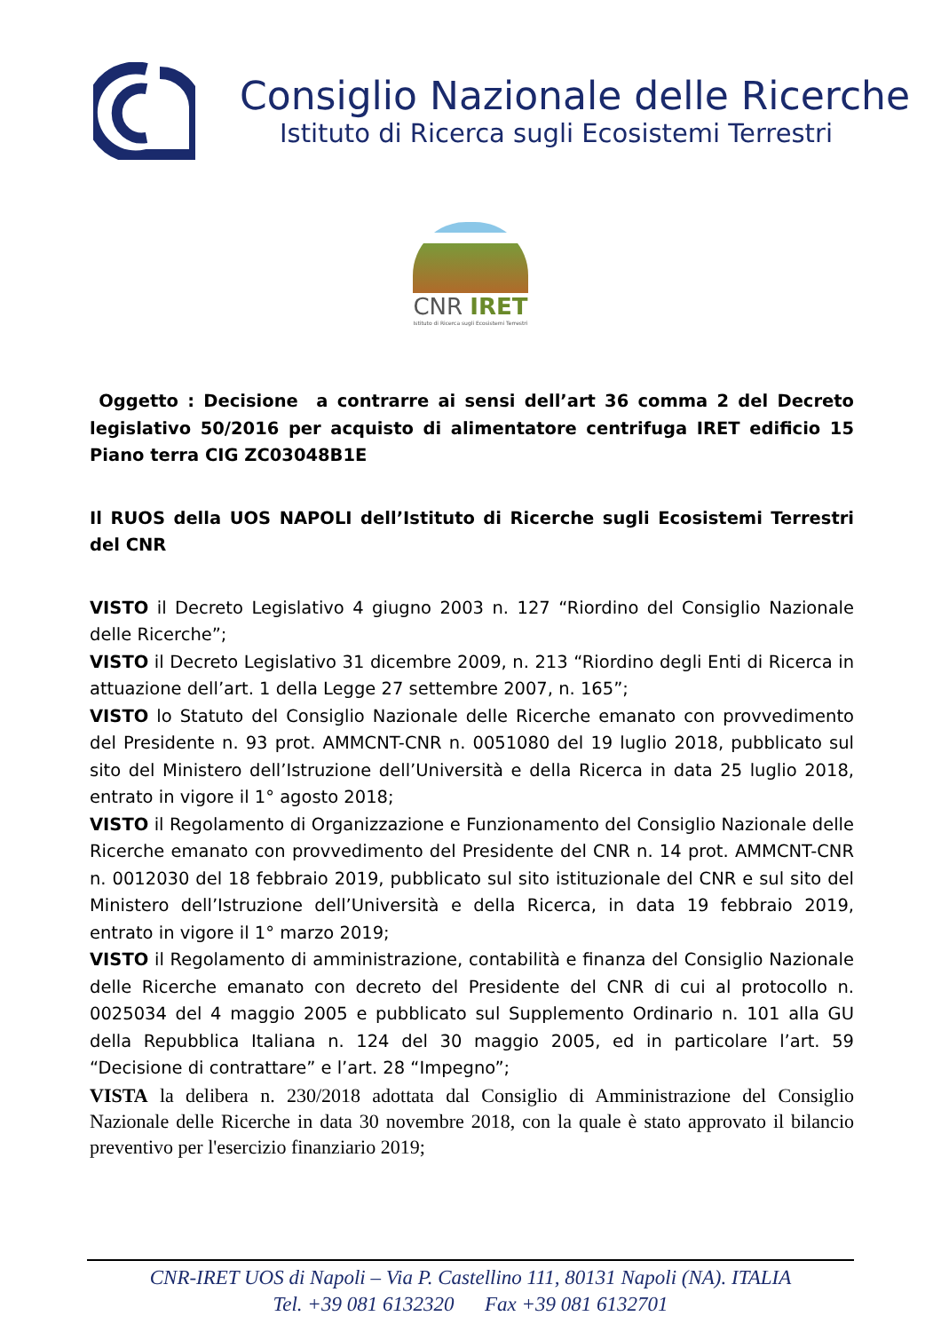Consiglio Nazionale delle Ricerche
Istituto di Ricerca sugli Ecosistemi Terrestri
CNR IRET
Istituto di Ricerca sugli Ecosistemi Terrestri
Oggetto : Decisione a contrarre ai sensi dell’art 36 comma 2 del Decreto legislativo 50/2016 per acquisto di alimentatore centrifuga IRET edificio 15 Piano terra CIG ZC03048B1E
Il RUOS della UOS NAPOLI dell’Istituto di Ricerche sugli Ecosistemi Terrestri del CNR
VISTO il Decreto Legislativo 4 giugno 2003 n. 127 “Riordino del Consiglio Nazionale delle Ricerche”;
VISTO il Decreto Legislativo 31 dicembre 2009, n. 213 “Riordino degli Enti di Ricerca in attuazione dell’art. 1 della Legge 27 settembre 2007, n. 165”;
VISTO lo Statuto del Consiglio Nazionale delle Ricerche emanato con provvedimento del Presidente n. 93 prot. AMMCNT-CNR n. 0051080 del 19 luglio 2018, pubblicato sul sito del Ministero dell’Istruzione dell’Università e della Ricerca in data 25 luglio 2018, entrato in vigore il 1° agosto 2018;
VISTO il Regolamento di Organizzazione e Funzionamento del Consiglio Nazionale delle Ricerche emanato con provvedimento del Presidente del CNR n. 14 prot. AMMCNT-CNR n. 0012030 del 18 febbraio 2019, pubblicato sul sito istituzionale del CNR e sul sito del Ministero dell’Istruzione dell’Università e della Ricerca, in data 19 febbraio 2019, entrato in vigore il 1° marzo 2019;
VISTO il Regolamento di amministrazione, contabilità e finanza del Consiglio Nazionale delle Ricerche emanato con decreto del Presidente del CNR di cui al protocollo n. 0025034 del 4 maggio 2005 e pubblicato sul Supplemento Ordinario n. 101 alla GU della Repubblica Italiana n. 124 del 30 maggio 2005, ed in particolare l’art. 59 “Decisione di contrattare” e l’art. 28 “Impegno”;
VISTA la delibera n. 230/2018 adottata dal Consiglio di Amministrazione del Consiglio Nazionale delle Ricerche in data 30 novembre 2018, con la quale è stato approvato il bilancio preventivo per l'esercizio finanziario 2019;
CNR-IRET UOS di Napoli – Via P. Castellino 111, 80131 Napoli (NA). ITALIA
Tel. +39 081 6132320 Fax +39 081 6132701